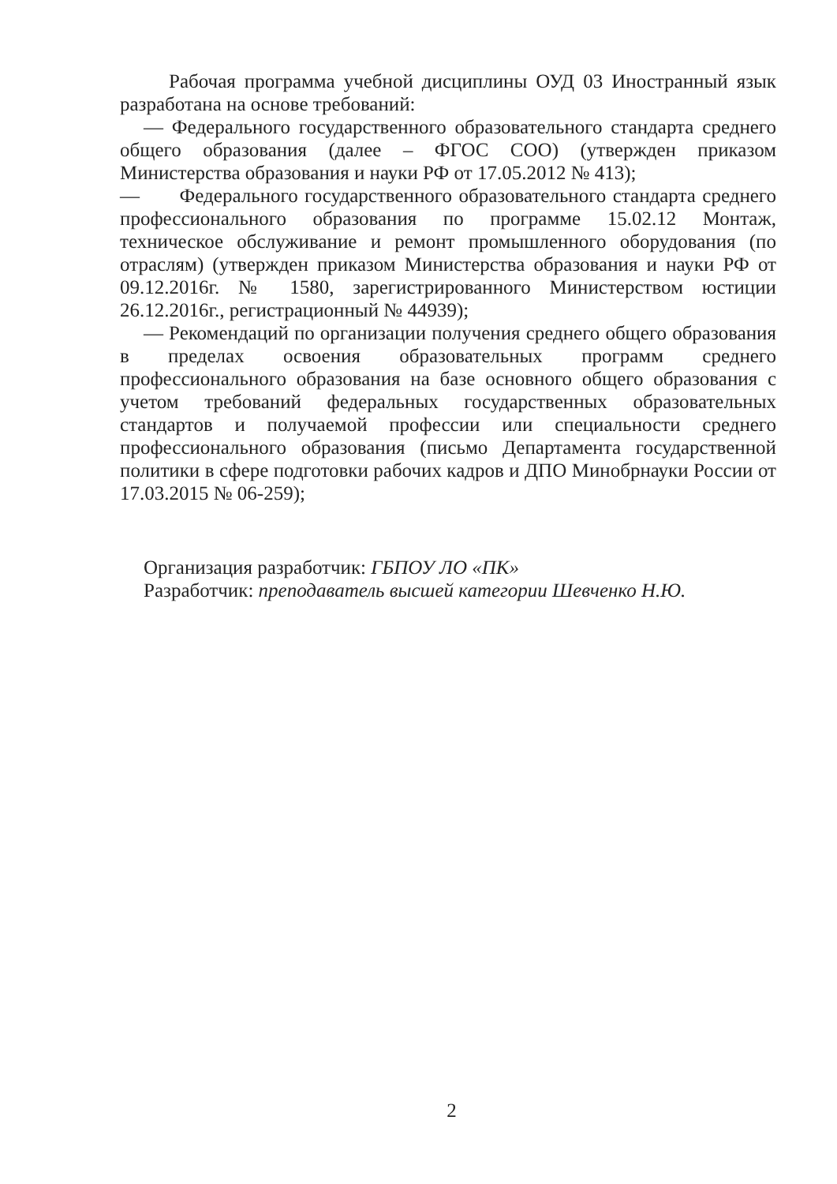Рабочая программа учебной дисциплины ОУД 03 Иностранный язык разработана на основе требований:
— Федерального государственного образовательного стандарта среднего общего образования (далее – ФГОС СОО) (утвержден приказом Министерства образования и науки РФ от 17.05.2012 № 413);
— Федерального государственного образовательного стандарта среднего профессионального образования по программе 15.02.12 Монтаж, техническое обслуживание и ремонт промышленного оборудования (по отраслям) (утвержден приказом Министерства образования и науки РФ от 09.12.2016г. № 1580, зарегистрированного Министерством юстиции 26.12.2016г., регистрационный № 44939);
— Рекомендаций по организации получения среднего общего образования в пределах освоения образовательных программ среднего профессионального образования на базе основного общего образования с учетом требований федеральных государственных образовательных стандартов и получаемой профессии или специальности среднего профессионального образования (письмо Департамента государственной политики в сфере подготовки рабочих кадров и ДПО Минобрнауки России от 17.03.2015 № 06-259);
Организация разработчик: ГБПОУ ЛО «ПК»
Разработчик: преподаватель высшей категории Шевченко Н.Ю.
2